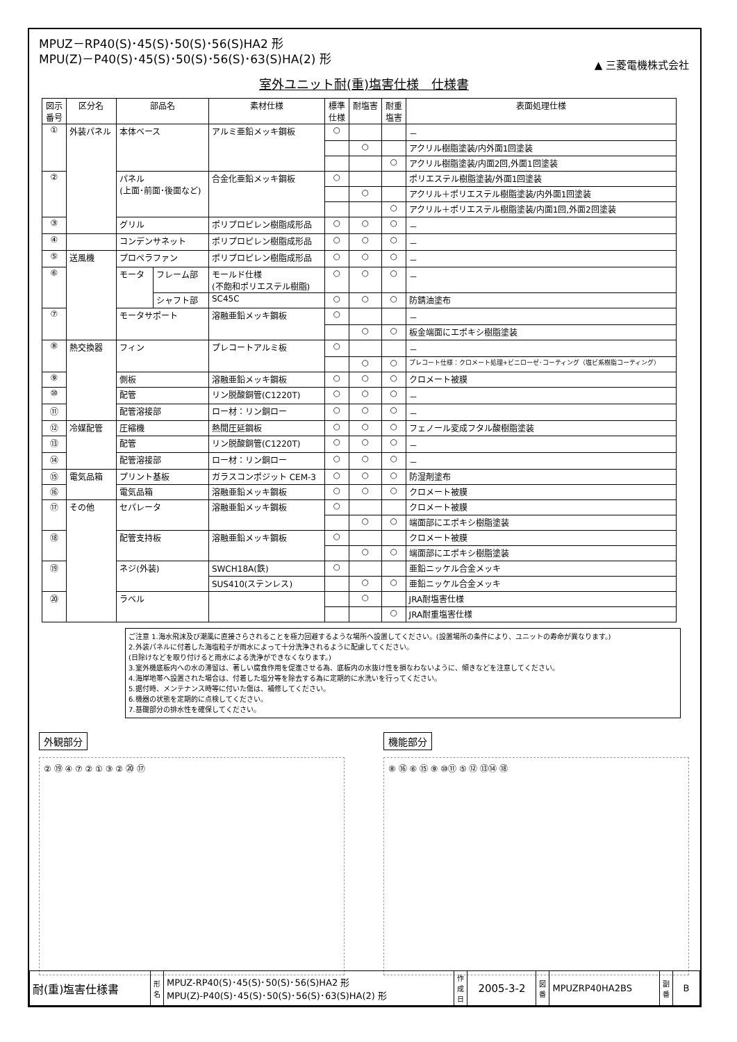MPUZ－RP40(S)･45(S)･50(S)･56(S)HA2 形
MPU(Z)－P40(S)･45(S)･50(S)･56(S)･63(S)HA(2) 形
▲ 三菱電機株式会社
室外ユニット耐(重)塩害仕様　仕様書
| 図示 番号 | 区分名 | 部品名 | | 素材仕様 | 標準 仕様 | 耐塩害 | 耐重 塩害 | 表面処理仕様 |
| --- | --- | --- | --- | --- | --- | --- | --- | --- |
| ① | 外装パネル | 本体ベース | | アルミ亜鉛メッキ鋼板 | ○ | | | － |
| | | | | | | ○ | | アクリル樹脂塗装/内外面1回塗装 |
| | | | | | | | ○ | アクリル樹脂塗装/内面2回,外面1回塗装 |
| ② | | パネル (上面･前面･後面など) | | 合金化亜鉛メッキ鋼板 | ○ | | | ポリエステル樹脂塗装/外面1回塗装 |
| | | | | | | ○ | | アクリル＋ポリエステル樹脂塗装/内外面1回塗装 |
| | | | | | | | ○ | アクリル＋ポリエステル樹脂塗装/内面1回,外面2回塗装 |
| ③ | | グリル | | ポリプロピレン樹脂成形品 | ○ | ○ | ○ | － |
| ④ | | コンデンサネット | | ポリプロピレン樹脂成形品 | ○ | ○ | ○ | － |
| ⑤ | 送風機 | プロペラファン | | ポリプロピレン樹脂成形品 | ○ | ○ | ○ | － |
| ⑥ | | モータ | フレーム部 | モールド仕様 (不飽和ポリエステル樹脂) | ○ | ○ | ○ | － |
| | | | シャフト部 | SC45C | ○ | ○ | ○ | 防錆油塗布 |
| ⑦ | | モータサポート | | 溶融亜鉛メッキ鋼板 | ○ | | | － |
| | | | | | | ○ | ○ | 板金端面にエポキシ樹脂塗装 |
| ⑧ | 熱交換器 | フィン | | プレコートアルミ板 | ○ | | | － |
| | | | | | | ○ | ○ | プレコート仕様：クロメート処理+ビニローゼ･コーティング（塩ビ系樹脂コーティング） |
| ⑨ | | 側板 | | 溶融亜鉛メッキ鋼板 | ○ | ○ | ○ | クロメート被膜 |
| ⑩ | | 配管 | | リン脱酸銅管(C1220T) | ○ | ○ | ○ | － |
| ⑪ | | 配管溶接部 | | ロー材：リン銅ロー | ○ | ○ | ○ | － |
| ⑫ | 冷媒配管 | 圧縮機 | | 熱間圧延鋼板 | ○ | ○ | ○ | フェノール変成フタル酸樹脂塗装 |
| ⑬ | | 配管 | | リン脱酸銅管(C1220T) | ○ | ○ | ○ | － |
| ⑭ | | 配管溶接部 | | ロー材：リン銅ロー | ○ | ○ | ○ | － |
| ⑮ | 電気品箱 | プリント基板 | | ガラスコンポジット CEM-3 | ○ | ○ | ○ | 防湿剤塗布 |
| ⑯ | | 電気品箱 | | 溶融亜鉛メッキ鋼板 | ○ | ○ | ○ | クロメート被膜 |
| ⑰ | その他 | セパレータ | | 溶融亜鉛メッキ鋼板 | ○ | | | クロメート被膜 |
| | | | | | | ○ | ○ | 端面部にエポキシ樹脂塗装 |
| ⑱ | | 配管支持板 | | 溶融亜鉛メッキ鋼板 | ○ | | | クロメート被膜 |
| | | | | | | ○ | ○ | 端面部にエポキシ樹脂塗装 |
| ⑲ | | ネジ(外装) | | SWCH18A(鉄) | ○ | | | 亜鉛ニッケル合金メッキ |
| | | | | SUS410(ステンレス) | | ○ | ○ | 亜鉛ニッケル合金メッキ |
| ⑳ | | ラベル | | | | ○ | | JRA耐塩害仕様 |
| | | | | | | | ○ | JRA耐重塩害仕様 |
ご注意 1.海水飛沫及び潮風に直接さらされることを極力回避するような場所へ設置してください。(設置場所の条件により、ユニットの寿命が異なります。)
2.外装パネルに付着した海塩粒子が雨水によって十分洗浄されるように配慮してください。
(日除けなどを取り付けると雨水による洗浄ができなくなります。)
3.室外機底板内への水の滞留は、著しい腐食作用を促進させる為、底板内の水抜け性を損なわないように、傾きなどを注意してください。
4.海岸地帯へ設置された場合は、付着した塩分等を除去する為に定期的に水洗いを行ってください。
5.据付時、メンテナンス時等に付いた傷は、補修してください。
6.機器の状態を定期的に点検してください。
7.基礎部分の排水性を確保してください。
外観部分
② ⑲ ④ ⑦ ② ① ③ ② ⑳ ⑰
機能部分
⑧ ⑯ ⑥ ⑮ ⑨ ⑩⑪ ⑤ ⑫ ⑬⑭ ⑱
| 耐(重)塩害仕様書 | 形 名 | MPUZ-RP40(S)･45(S)･50(S)･56(S)HA2 形 MPU(Z)-P40(S)･45(S)･50(S)･56(S)･63(S)HA(2) 形 | 作 成 日 | 2005-3-2 | 図 番 | MPUZRP40HA2BS | 副 番 | B |